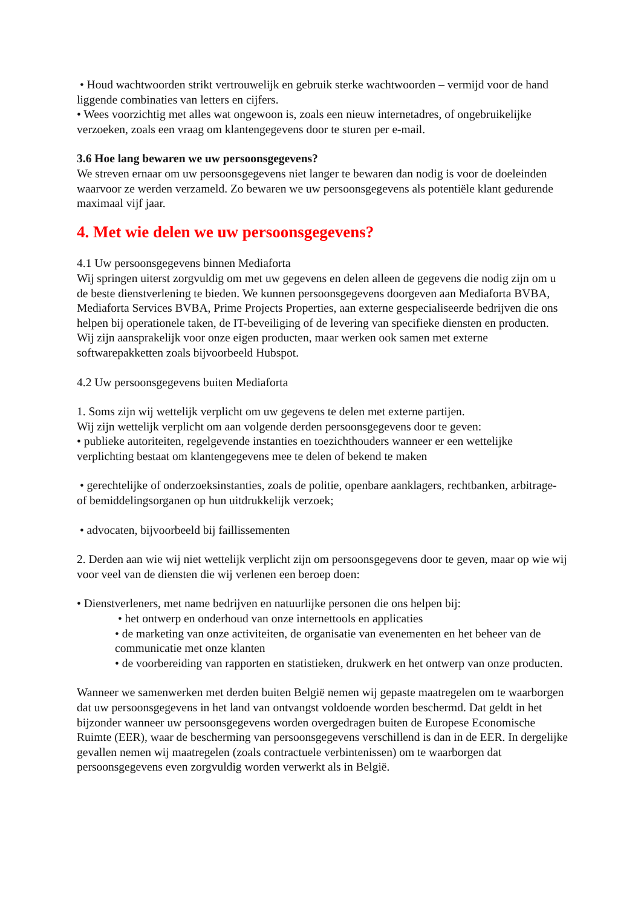• Houd wachtwoorden strikt vertrouwelijk en gebruik sterke wachtwoorden – vermijd voor de hand liggende combinaties van letters en cijfers.
• Wees voorzichtig met alles wat ongewoon is, zoals een nieuw internetadres, of ongebruikelijke verzoeken, zoals een vraag om klantengegevens door te sturen per e-mail.
3.6 Hoe lang bewaren we uw persoonsgegevens?
We streven ernaar om uw persoonsgegevens niet langer te bewaren dan nodig is voor de doeleinden waarvoor ze werden verzameld. Zo bewaren we uw persoonsgegevens als potentiële klant gedurende maximaal vijf jaar.
4. Met wie delen we uw persoonsgegevens?
4.1 Uw persoonsgegevens binnen Mediaforta
Wij springen uiterst zorgvuldig om met uw gegevens en delen alleen de gegevens die nodig zijn om u de beste dienstverlening te bieden. We kunnen persoonsgegevens doorgeven aan Mediaforta BVBA, Mediaforta Services BVBA, Prime Projects Properties, aan externe gespecialiseerde bedrijven die ons helpen bij operationele taken, de IT-beveiliging of de levering van specifieke diensten en producten. Wij zijn aansprakelijk voor onze eigen producten, maar werken ook samen met externe softwarepakketten zoals bijvoorbeeld Hubspot.
4.2 Uw persoonsgegevens buiten Mediaforta
1. Soms zijn wij wettelijk verplicht om uw gegevens te delen met externe partijen.
Wij zijn wettelijk verplicht om aan volgende derden persoonsgegevens door te geven:
• publieke autoriteiten, regelgevende instanties en toezichthouders wanneer er een wettelijke verplichting bestaat om klantengegevens mee te delen of bekend te maken
• gerechtelijke of onderzoeksinstanties, zoals de politie, openbare aanklagers, rechtbanken, arbitrage- of bemiddelingsorganen op hun uitdrukkelijk verzoek;
• advocaten, bijvoorbeeld bij faillissementen
2. Derden aan wie wij niet wettelijk verplicht zijn om persoonsgegevens door te geven, maar op wie wij voor veel van de diensten die wij verlenen een beroep doen:
• Dienstverleners, met name bedrijven en natuurlijke personen die ons helpen bij:
• het ontwerp en onderhoud van onze internettools en applicaties
• de marketing van onze activiteiten, de organisatie van evenementen en het beheer van de communicatie met onze klanten
• de voorbereiding van rapporten en statistieken, drukwerk en het ontwerp van onze producten.
Wanneer we samenwerken met derden buiten België nemen wij gepaste maatregelen om te waarborgen dat uw persoonsgegevens in het land van ontvangst voldoende worden beschermd. Dat geldt in het bijzonder wanneer uw persoonsgegevens worden overgedragen buiten de Europese Economische Ruimte (EER), waar de bescherming van persoonsgegevens verschillend is dan in de EER. In dergelijke gevallen nemen wij maatregelen (zoals contractuele verbintenissen) om te waarborgen dat persoonsgegevens even zorgvuldig worden verwerkt als in België.